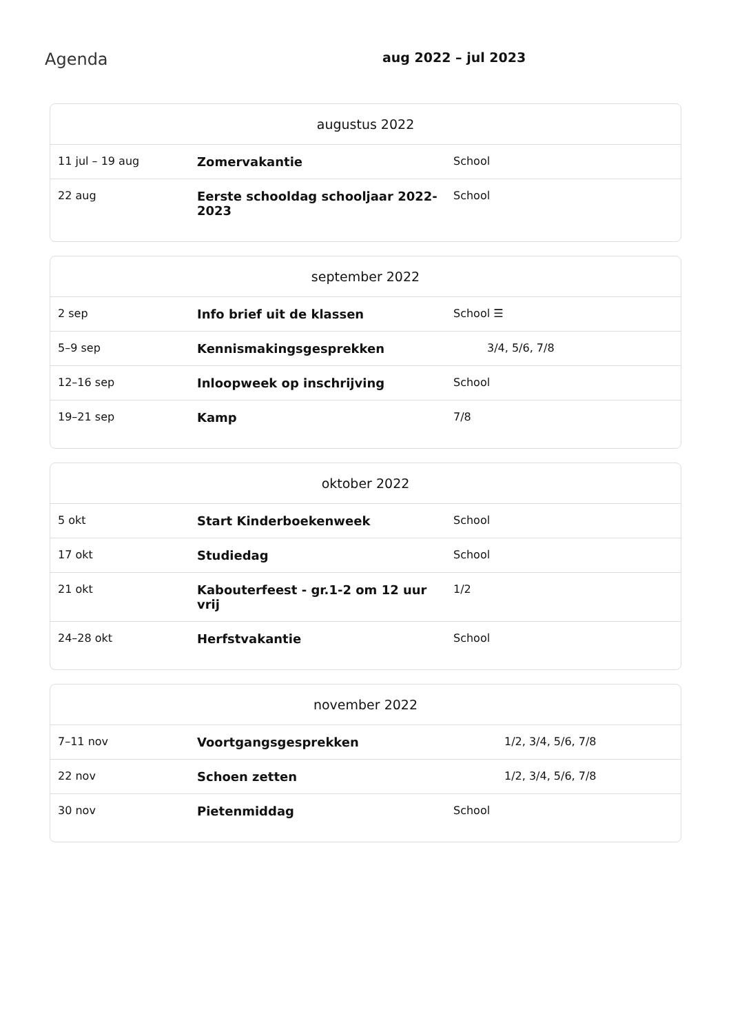Agenda
aug 2022 – jul 2023
| augustus 2022 | | |
| --- | --- | --- |
| 11 jul – 19 aug | Zomervakantie | School |
| 22 aug | Eerste schooldag schooljaar 2022-2023 | School |
| september 2022 | | |
| --- | --- | --- |
| 2 sep | Info brief uit de klassen | School ☰ |
| 5–9 sep | Kennismakingsgesprekken | 3/4, 5/6, 7/8 |
| 12–16 sep | Inloopweek op inschrijving | School |
| 19–21 sep | Kamp | 7/8 |
| oktober 2022 | | |
| --- | --- | --- |
| 5 okt | Start Kinderboekenweek | School |
| 17 okt | Studiedag | School |
| 21 okt | Kabouterfeest - gr.1-2 om 12 uur vrij | 1/2 |
| 24–28 okt | Herfstvakantie | School |
| november 2022 | | |
| --- | --- | --- |
| 7–11 nov | Voortgangsgesprekken | 1/2, 3/4, 5/6, 7/8 |
| 22 nov | Schoen zetten | 1/2, 3/4, 5/6, 7/8 |
| 30 nov | Pietenmiddag | School |